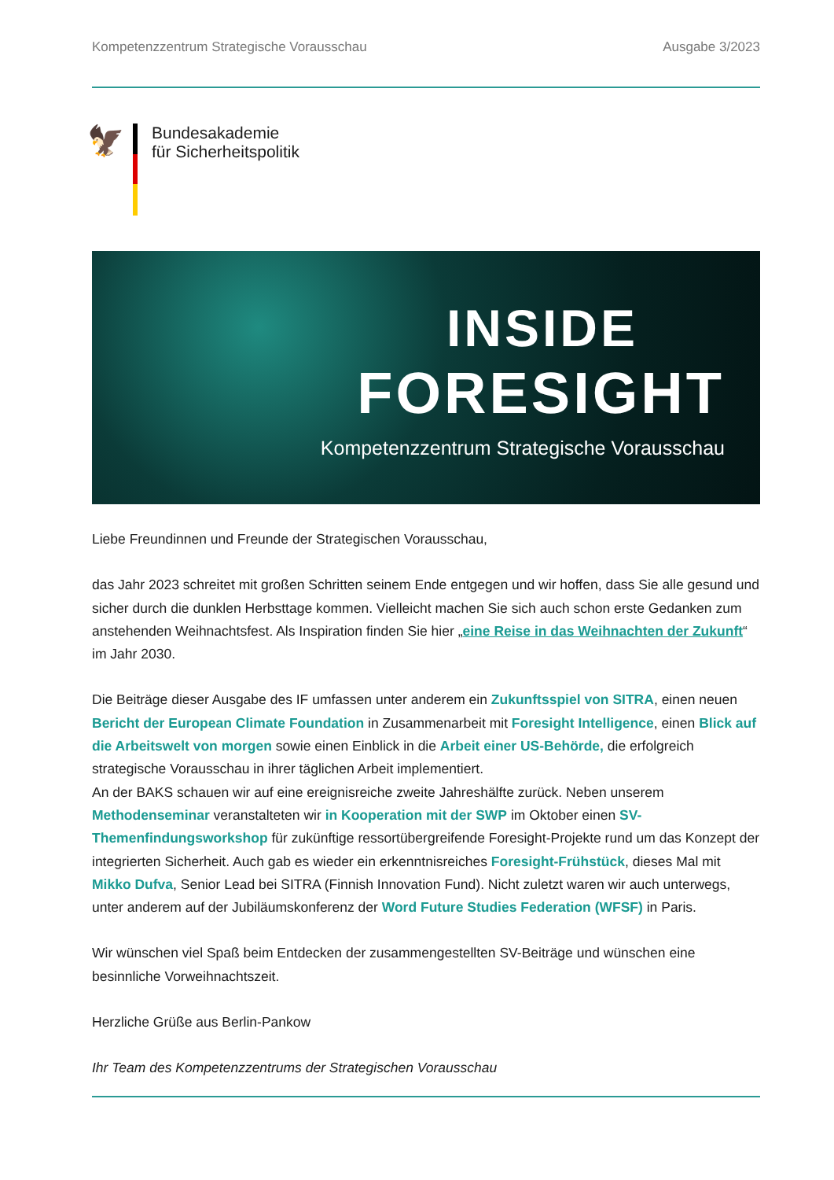Kompetenzzentrum Strategische Vorausschau Ausgabe 3/2023
🦅
Bundesakademie
für Sicherheitspolitik
INSIDE
FORESIGHT
Kompetenzzentrum Strategische Vorausschau
Liebe Freundinnen und Freunde der Strategischen Vorausschau,
das Jahr 2023 schreitet mit großen Schritten seinem Ende entgegen und wir hoffen, dass Sie alle gesund und sicher durch die dunklen Herbsttage kommen. Vielleicht machen Sie sich auch schon erste Gedanken zum anstehenden Weihnachtsfest. Als Inspiration finden Sie hier „eine Reise in das Weihnachten der Zukunft“ im Jahr 2030.
Die Beiträge dieser Ausgabe des IF umfassen unter anderem ein Zukunftsspiel von SITRA, einen neuen Bericht der European Climate Foundation in Zusammenarbeit mit Foresight Intelligence, einen Blick auf die Arbeitswelt von morgen sowie einen Einblick in die Arbeit einer US-Behörde, die erfolgreich strategische Vorausschau in ihrer täglichen Arbeit implementiert.
An der BAKS schauen wir auf eine ereignisreiche zweite Jahreshälfte zurück. Neben unserem Methodenseminar veranstalteten wir in Kooperation mit der SWP im Oktober einen SV-Themenfindungsworkshop für zukünftige ressortübergreifende Foresight-Projekte rund um das Konzept der integrierten Sicherheit. Auch gab es wieder ein erkenntnisreiches Foresight-Frühstück, dieses Mal mit Mikko Dufva, Senior Lead bei SITRA (Finnish Innovation Fund). Nicht zuletzt waren wir auch unterwegs, unter anderem auf der Jubiläumskonferenz der Word Future Studies Federation (WFSF) in Paris.
Wir wünschen viel Spaß beim Entdecken der zusammengestellten SV-Beiträge und wünschen eine besinnliche Vorweihnachtszeit.
Herzliche Grüße aus Berlin-Pankow
Ihr Team des Kompetenzzentrums der Strategischen Vorausschau